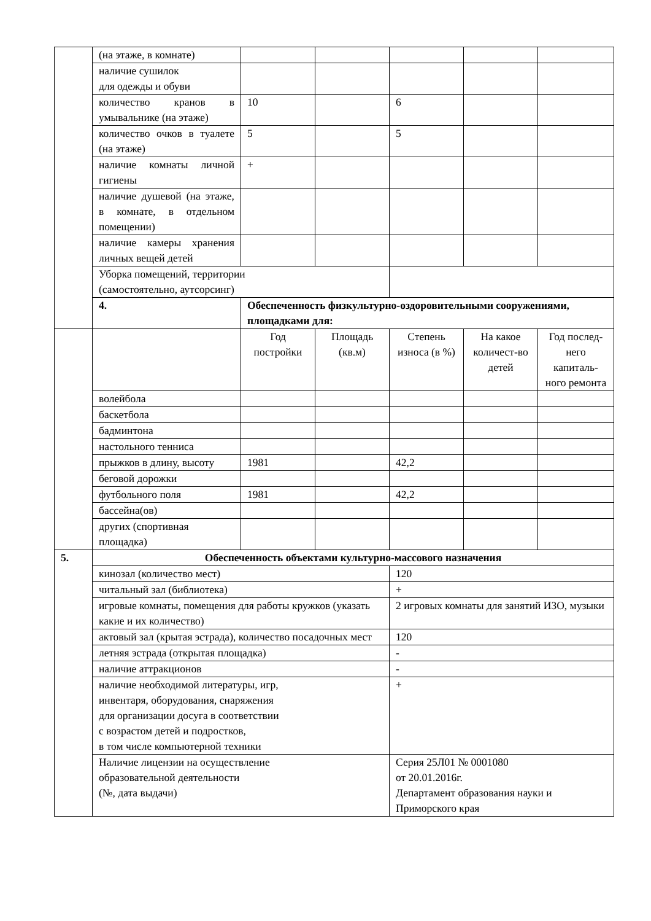| | (на этаже, в комнате) | | | | | |
| | наличие сушилок для одежды и обуви | | | | | |
| | количество кранов в умывальнике (на этаже) | 10 | | 6 | | |
| | количество очков в туалете (на этаже) | 5 | | 5 | | |
| | наличие комнаты личной гигиены | + | | | | |
| | наличие душевой (на этаже, в комнате, в отдельном помещении) | | | | | |
| | наличие камеры хранения личных вещей детей | | | | | |
| | Уборка помещений, территории (самостоятельно, аутсорсинг) | | | | | |
| | 4. | Обеспеченность физкультурно-оздоровительными сооружениями, площадками для: | | | | |
| | | Год постройки | Площадь (кв.м) | Степень износа (в %) | На какое количест-во детей | Год послед-него капиталь-ного ремонта |
| | волейбола | | | | | |
| | баскетбола | | | | | |
| | бадминтона | | | | | |
| | настольного тенниса | | | | | |
| | прыжков в длину, высоту | 1981 | | 42,2 | | |
| | беговой дорожки | | | | | |
| | футбольного поля | 1981 | | 42,2 | | |
| | бассейна(ов) | | | | | |
| | других (спортивная площадка) | | | | | |
| 5. | Обеспеченность объектами культурно-массового назначения | | | | | |
| | кинозал (количество мест) | | | 120 | | |
| | читальный зал (библиотека) | | | + | | |
| | игровые комнаты, помещения для работы кружков (указать какие и их количество) | | | 2 игровых комнаты для занятий ИЗО, музыки | | |
| | актовый зал (крытая эстрада), количество посадочных мест | | | 120 | | |
| | летняя эстрада (открытая площадка) | | | - | | |
| | наличие аттракционов | | | - | | |
| | наличие необходимой литературы, игр, инвентаря, оборудования, снаряжения для организации досуга в соответствии с возрастом детей и подростков, в том числе компьютерной техники | | | + | | |
| | Наличие лицензии на осуществление образовательной деятельности (№, дата выдачи) | | | Серия 25Л01 № 0001080 от 20.01.2016г. Департамент образования науки и Приморского края | | |